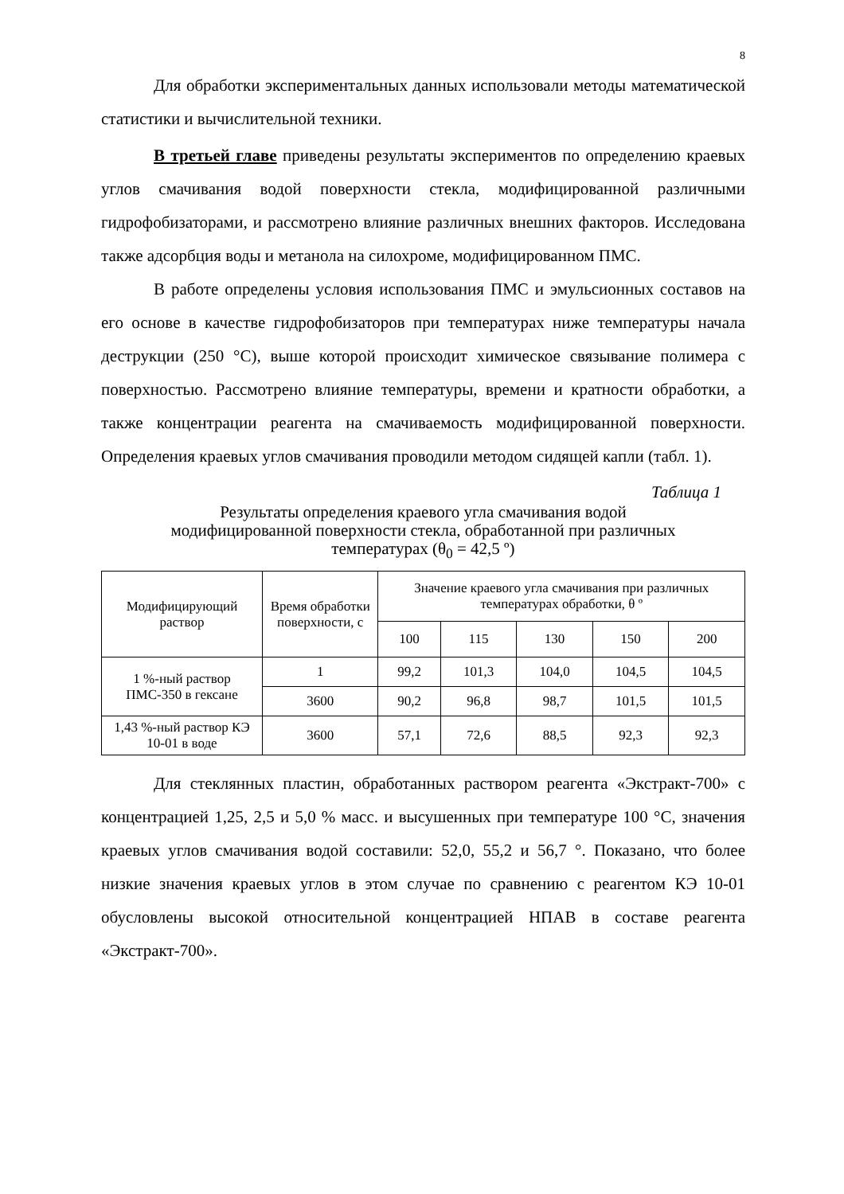8
Для обработки экспериментальных данных использовали методы математической статистики и вычислительной техники.
В третьей главе приведены результаты экспериментов по определению краевых углов смачивания водой поверхности стекла, модифицированной различными гидрофобизаторами, и рассмотрено влияние различных внешних факторов. Исследована также адсорбция воды и метанола на силохроме, модифицированном ПМС.
В работе определены условия использования ПМС и эмульсионных составов на его основе в качестве гидрофобизаторов при температурах ниже температуры начала деструкции (250 °С), выше которой происходит химическое связывание полимера с поверхностью. Рассмотрено влияние температуры, времени и кратности обработки, а также концентрации реагента на смачиваемость модифицированной поверхности. Определения краевых углов смачивания проводили методом сидящей капли (табл. 1).
Таблица 1
Результаты определения краевого угла смачивания водой
модифицированной поверхности стекла, обработанной при различных
температурах (θ<sub>0</sub> = 42,5 º)
| Модифицирующий раствор | Время обработки поверхности, с | Значение краевого угла смачивания при различных температурах обработки, θ º | | | | |
| --- | --- | --- | --- | --- | --- | --- |
| | | 100 | 115 | 130 | 150 | 200 |
| 1 %-ный раствор ПМС-350 в гексане | 1 | 99,2 | 101,3 | 104,0 | 104,5 | 104,5 |
| | 3600 | 90,2 | 96,8 | 98,7 | 101,5 | 101,5 |
| 1,43 %-ный раствор КЭ 10-01 в воде | 3600 | 57,1 | 72,6 | 88,5 | 92,3 | 92,3 |
Для стеклянных пластин, обработанных раствором реагента «Экстракт-700» с концентрацией 1,25, 2,5 и 5,0 % масс. и высушенных при температуре 100 °С, значения краевых углов смачивания водой составили: 52,0, 55,2 и 56,7 °. Показано, что более низкие значения краевых углов в этом случае по сравнению с реагентом КЭ 10-01 обусловлены высокой относительной концентрацией НПАВ в составе реагента «Экстракт-700».